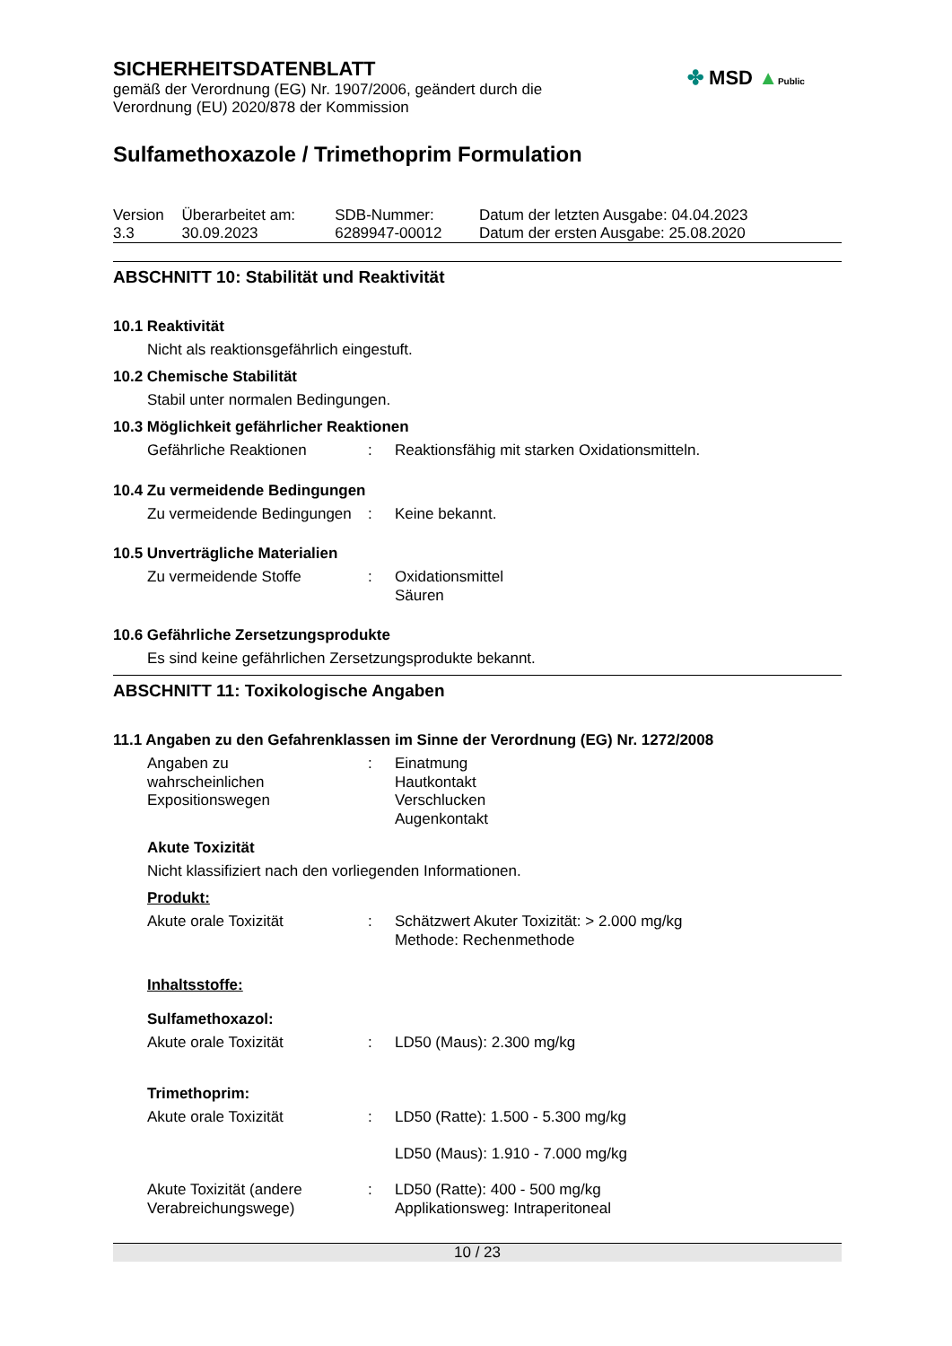SICHERHEITSDATENBLATT
gemäß der Verordnung (EG) Nr. 1907/2006, geändert durch die
Verordnung (EU) 2020/878 der Kommission
✤ MSD ▲Public
Sulfamethoxazole / Trimethoprim Formulation
| Version 3.3 | Überarbeitet am: 30.09.2023 | SDB-Nummer: 6289947-00012 | Datum der letzten Ausgabe: 04.04.2023 Datum der ersten Ausgabe: 25.08.2020 |
ABSCHNITT 10: Stabilität und Reaktivität
10.1 Reaktivität
Nicht als reaktionsgefährlich eingestuft.
10.2 Chemische Stabilität
Stabil unter normalen Bedingungen.
10.3 Möglichkeit gefährlicher Reaktionen
| Gefährliche Reaktionen | : | Reaktionsfähig mit starken Oxidationsmitteln. |
10.4 Zu vermeidende Bedingungen
| Zu vermeidende Bedingungen | : | Keine bekannt. |
10.5 Unverträgliche Materialien
| Zu vermeidende Stoffe | : | Oxidationsmittel Säuren |
10.6 Gefährliche Zersetzungsprodukte
Es sind keine gefährlichen Zersetzungsprodukte bekannt.
ABSCHNITT 11: Toxikologische Angaben
11.1 Angaben zu den Gefahrenklassen im Sinne der Verordnung (EG) Nr. 1272/2008
| Angaben zu wahrscheinlichen Expositionswegen | : | Einatmung Hautkontakt Verschlucken Augenkontakt |
Akute Toxizität
Nicht klassifiziert nach den vorliegenden Informationen.
Produkt:
| Akute orale Toxizität | : | Schätzwert Akuter Toxizität: > 2.000 mg/kg Methode: Rechenmethode |
Inhaltsstoffe:
Sulfamethoxazol:
| Akute orale Toxizität | : | LD50 (Maus): 2.300 mg/kg |
Trimethoprim:
| Akute orale Toxizität | : | LD50 (Ratte): 1.500 - 5.300 mg/kg LD50 (Maus): 1.910 - 7.000 mg/kg |
| Akute Toxizität (andere Verabreichungswege) | : | LD50 (Ratte): 400 - 500 mg/kg Applikationsweg: Intraperitoneal |
10 / 23